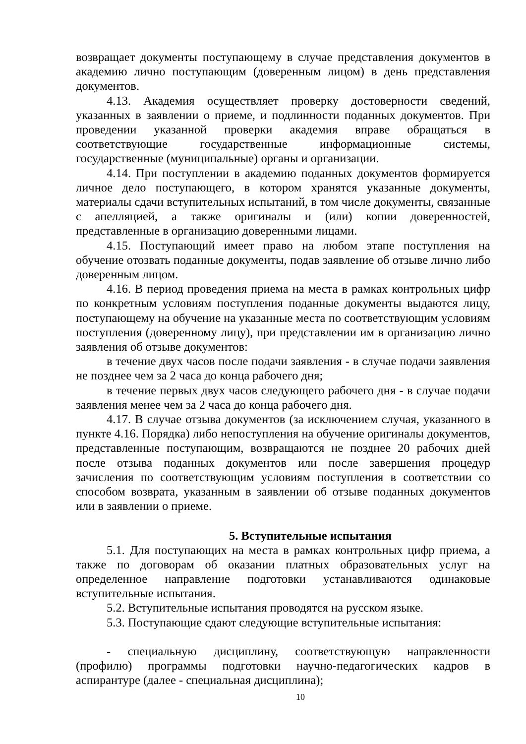возвращает документы поступающему в случае представления документов в академию лично поступающим (доверенным лицом) в день представления документов.
4.13. Академия осуществляет проверку достоверности сведений, указанных в заявлении о приеме, и подлинности поданных документов. При проведении указанной проверки академия вправе обращаться в соответствующие государственные информационные системы, государственные (муниципальные) органы и организации.
4.14. При поступлении в академию поданных документов формируется личное дело поступающего, в котором хранятся указанные документы, материалы сдачи вступительных испытаний, в том числе документы, связанные с апелляцией, а также оригиналы и (или) копии доверенностей, представленные в организацию доверенными лицами.
4.15. Поступающий имеет право на любом этапе поступления на обучение отозвать поданные документы, подав заявление об отзыве лично либо доверенным лицом.
4.16. В период проведения приема на места в рамках контрольных цифр по конкретным условиям поступления поданные документы выдаются лицу, поступающему на обучение на указанные места по соответствующим условиям поступления (доверенному лицу), при представлении им в организацию лично заявления об отзыве документов:
в течение двух часов после подачи заявления - в случае подачи заявления не позднее чем за 2 часа до конца рабочего дня;
в течение первых двух часов следующего рабочего дня - в случае подачи заявления менее чем за 2 часа до конца рабочего дня.
4.17. В случае отзыва документов (за исключением случая, указанного в пункте 4.16. Порядка) либо непоступления на обучение оригиналы документов, представленные поступающим, возвращаются не позднее 20 рабочих дней после отзыва поданных документов или после завершения процедур зачисления по соответствующим условиям поступления в соответствии со способом возврата, указанным в заявлении об отзыве поданных документов или в заявлении о приеме.
5. Вступительные испытания
5.1. Для поступающих на места в рамках контрольных цифр приема, а также по договорам об оказании платных образовательных услуг на определенное направление подготовки устанавливаются одинаковые вступительные испытания.
5.2. Вступительные испытания проводятся на русском языке.
5.3. Поступающие сдают следующие вступительные испытания:
- специальную дисциплину, соответствующую направленности (профилю) программы подготовки научно-педагогических кадров в аспирантуре (далее - специальная дисциплина);
10